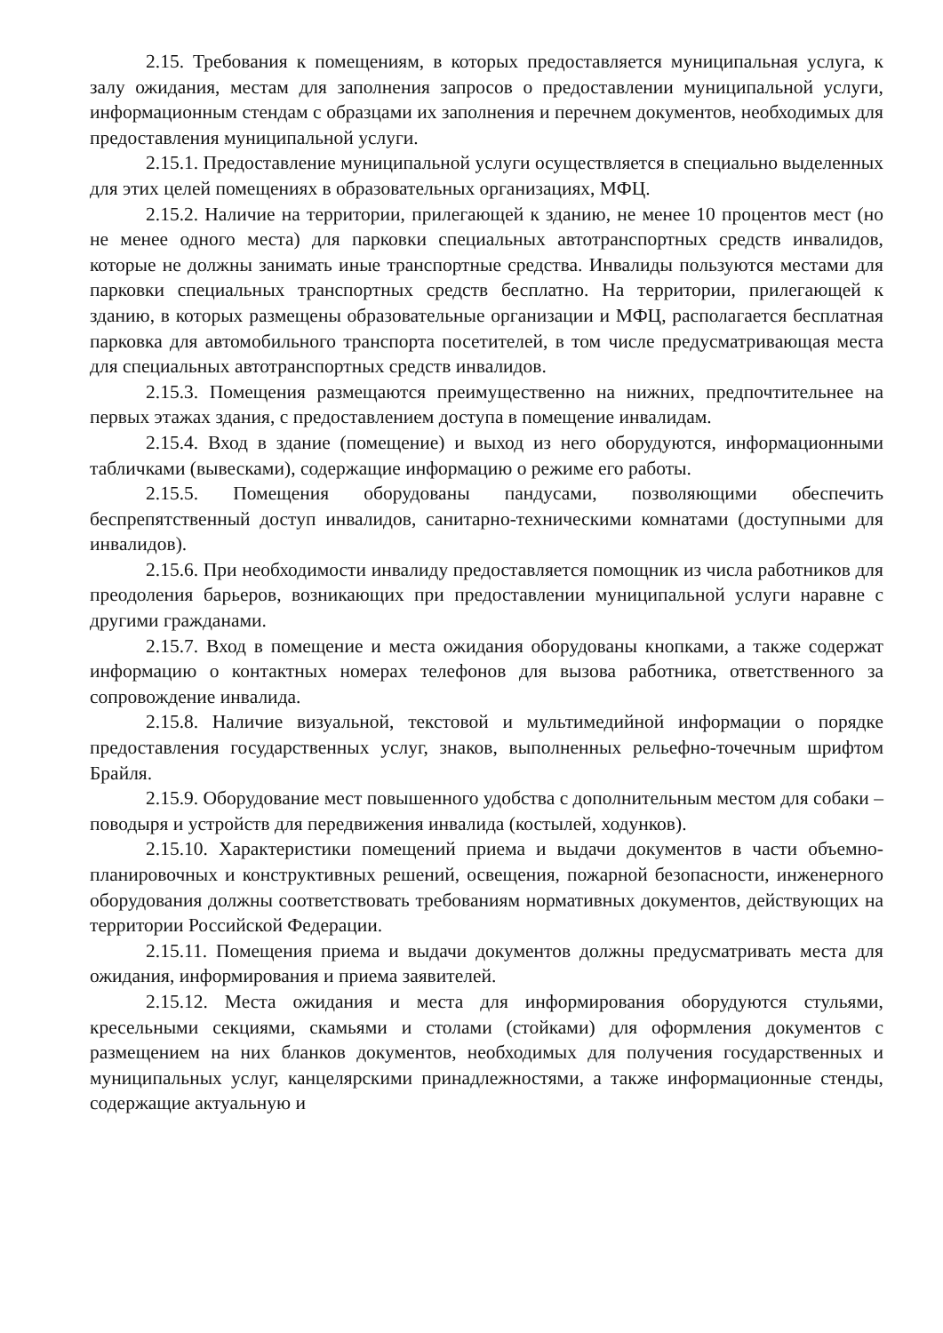2.15. Требования к помещениям, в которых предоставляется муниципальная услуга, к залу ожидания, местам для заполнения запросов о предоставлении муниципальной услуги, информационным стендам с образцами их заполнения и перечнем документов, необходимых для предоставления муниципальной услуги.
2.15.1. Предоставление муниципальной услуги осуществляется в специально выделенных для этих целей помещениях в образовательных организациях, МФЦ.
2.15.2. Наличие на территории, прилегающей к зданию, не менее 10 процентов мест (но не менее одного места) для парковки специальных автотранспортных средств инвалидов, которые не должны занимать иные транспортные средства. Инвалиды пользуются местами для парковки специальных транспортных средств бесплатно. На территории, прилегающей к зданию, в которых размещены образовательные организации и МФЦ, располагается бесплатная парковка для автомобильного транспорта посетителей, в том числе предусматривающая места для специальных автотранспортных средств инвалидов.
2.15.3. Помещения размещаются преимущественно на нижних, предпочтительнее на первых этажах здания, с предоставлением доступа в помещение инвалидам.
2.15.4. Вход в здание (помещение) и выход из него оборудуются, информационными табличками (вывесками), содержащие информацию о режиме его работы.
2.15.5. Помещения оборудованы пандусами, позволяющими обеспечить беспрепятственный доступ инвалидов, санитарно-техническими комнатами (доступными для инвалидов).
2.15.6. При необходимости инвалиду предоставляется помощник из числа работников для преодоления барьеров, возникающих при предоставлении муниципальной услуги наравне с другими гражданами.
2.15.7. Вход в помещение и места ожидания оборудованы кнопками, а также содержат информацию о контактных номерах телефонов для вызова работника, ответственного за сопровождение инвалида.
2.15.8. Наличие визуальной, текстовой и мультимедийной информации о порядке предоставления государственных услуг, знаков, выполненных рельефно-точечным шрифтом Брайля.
2.15.9. Оборудование мест повышенного удобства с дополнительным местом для собаки – поводыря и устройств для передвижения инвалида (костылей, ходунков).
2.15.10. Характеристики помещений приема и выдачи документов в части объемно-планировочных и конструктивных решений, освещения, пожарной безопасности, инженерного оборудования должны соответствовать требованиям нормативных документов, действующих на территории Российской Федерации.
2.15.11. Помещения приема и выдачи документов должны предусматривать места для ожидания, информирования и приема заявителей.
2.15.12. Места ожидания и места для информирования оборудуются стульями, кресельными секциями, скамьями и столами (стойками) для оформления документов с размещением на них бланков документов, необходимых для получения государственных и муниципальных услуг, канцелярскими принадлежностями, а также информационные стенды, содержащие актуальную и